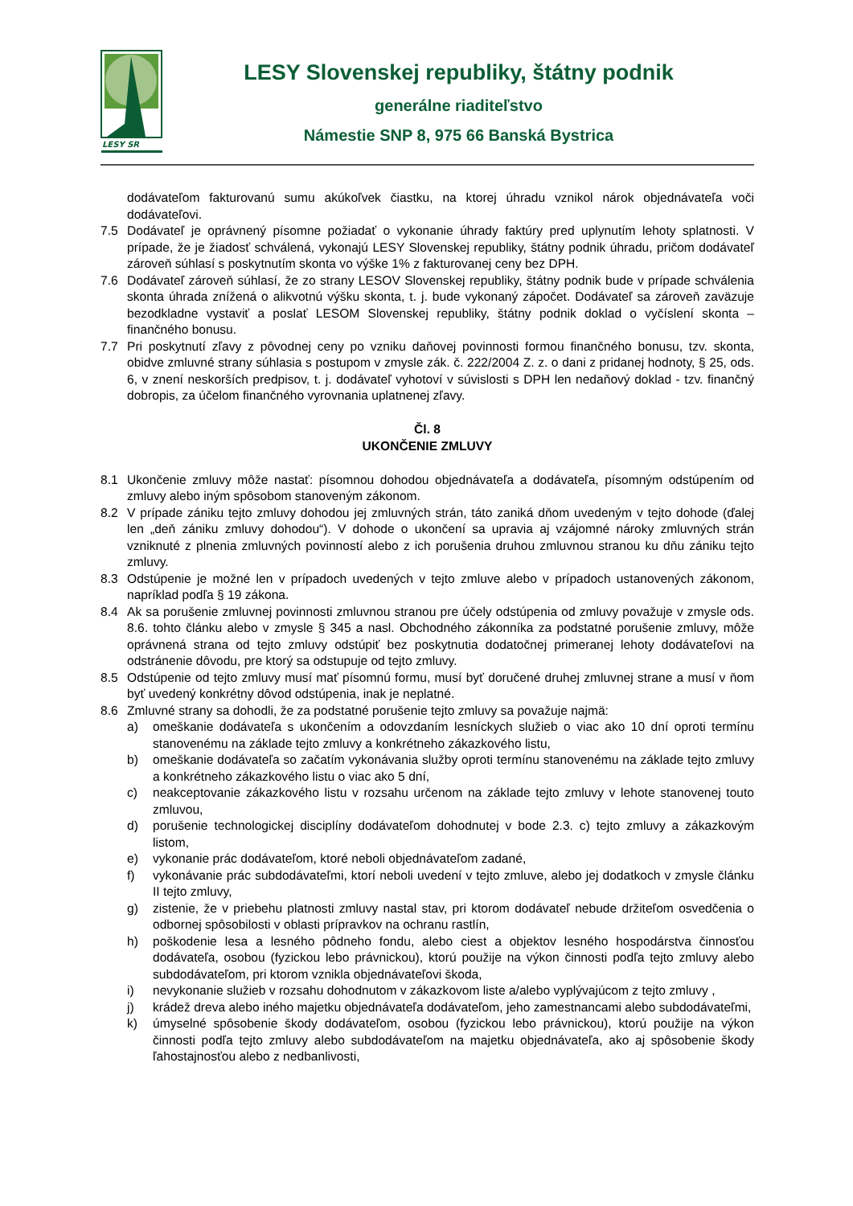LESY SR
LESY Slovenskej republiky, štátny podnik
generálne riaditeľstvo
Námestie SNP 8, 975 66 Banská Bystrica
dodávateľom fakturovanú sumu akúkoľvek čiastku, na ktorej úhradu vznikol nárok objednávateľa voči dodávateľovi.
7.5 Dodávateľ je oprávnený písomne požiadať o vykonanie úhrady faktúry pred uplynutím lehoty splatnosti. V prípade, že je žiadosť schválená, vykonajú LESY Slovenskej republiky, štátny podnik úhradu, pričom dodávateľ zároveň súhlasí s poskytnutím skonta vo výške 1% z fakturovanej ceny bez DPH.
7.6 Dodávateľ zároveň súhlasí, že zo strany LESOV Slovenskej republiky, štátny podnik bude v prípade schválenia skonta úhrada znížená o alikvotnú výšku skonta, t. j. bude vykonaný zápočet. Dodávateľ sa zároveň zaväzuje bezodkladne vystaviť a poslať LESOM Slovenskej republiky, štátny podnik doklad o vyčíslení skonta – finančného bonusu.
7.7 Pri poskytnutí zľavy z pôvodnej ceny po vzniku daňovej povinnosti formou finančného bonusu, tzv. skonta, obidve zmluvné strany súhlasia s postupom v zmysle zák. č. 222/2004 Z. z. o dani z pridanej hodnoty, § 25, ods. 6, v znení neskorších predpisov, t. j. dodávateľ vyhotoví v súvislosti s DPH len nedaňový doklad - tzv. finančný dobropis, za účelom finančného vyrovnania uplatnenej zľavy.
Čl. 8
UKONČENIE ZMLUVY
8.1 Ukončenie zmluvy môže nastať: písomnou dohodou objednávateľa a dodávateľa, písomným odstúpením od zmluvy alebo iným spôsobom stanoveným zákonom.
8.2 V prípade zániku tejto zmluvy dohodou jej zmluvných strán, táto zaniká dňom uvedeným v tejto dohode (ďalej len „deň zániku zmluvy dohodou“). V dohode o ukončení sa upravia aj vzájomné nároky zmluvných strán vzniknuté z plnenia zmluvných povinností alebo z ich porušenia druhou zmluvnou stranou ku dňu zániku tejto zmluvy.
8.3 Odstúpenie je možné len v prípadoch uvedených v tejto zmluve alebo v prípadoch ustanovených zákonom, napríklad podľa § 19 zákona.
8.4 Ak sa porušenie zmluvnej povinnosti zmluvnou stranou pre účely odstúpenia od zmluvy považuje v zmysle ods. 8.6. tohto článku alebo v zmysle § 345 a nasl. Obchodného zákonníka za podstatné porušenie zmluvy, môže oprávnená strana od tejto zmluvy odstúpiť bez poskytnutia dodatočnej primeranej lehoty dodávateľovi na odstránenie dôvodu, pre ktorý sa odstupuje od tejto zmluvy.
8.5 Odstúpenie od tejto zmluvy musí mať písomnú formu, musí byť doručené druhej zmluvnej strane a musí v ňom byť uvedený konkrétny dôvod odstúpenia, inak je neplatné.
8.6 Zmluvné strany sa dohodli, že za podstatné porušenie tejto zmluvy sa považuje najmä:
a) omeškanie dodávateľa s ukončením a odovzdaním lesníckych služieb o viac ako 10 dní oproti termínu stanovenému na základe tejto zmluvy a konkrétneho zákazkového listu,
b) omeškanie dodávateľa so začatím vykonávania služby oproti termínu stanovenému na základe tejto zmluvy a konkrétneho zákazkového listu o viac ako 5 dní,
c) neakceptovanie zákazkového listu v rozsahu určenom na základe tejto zmluvy v lehote stanovenej touto zmluvou,
d) porušenie technologickej disciplíny dodávateľom dohodnutej v bode 2.3. c) tejto zmluvy a zákazkovým listom,
e) vykonanie prác dodávateľom, ktoré neboli objednávateľom zadané,
f) vykonávanie prác subdodávateľmi, ktorí neboli uvedení v tejto zmluve, alebo jej dodatkoch v zmysle článku II tejto zmluvy,
g) zistenie, že v priebehu platnosti zmluvy nastal stav, pri ktorom dodávateľ nebude držiteľom osvedčenia o odbornej spôsobilosti v oblasti prípravkov na ochranu rastlín,
h) poškodenie lesa a lesného pôdneho fondu, alebo ciest a objektov lesného hospodárstva činnosťou dodávateľa, osobou (fyzickou lebo právnickou), ktorú použije na výkon činnosti podľa tejto zmluvy alebo subdodávateľom, pri ktorom vznikla objednávateľovi škoda,
i) nevykonanie služieb v rozsahu dohodnutom v zákazkovom liste a/alebo vyplývajúcom z tejto zmluvy ,
j) krádež dreva alebo iného majetku objednávateľa dodávateľom, jeho zamestnancami alebo subdodávateľmi,
k) úmyselné spôsobenie škody dodávateľom, osobou (fyzickou lebo právnickou), ktorú použije na výkon činnosti podľa tejto zmluvy alebo subdodávateľom na majetku objednávateľa, ako aj spôsobenie škody ľahostajnosťou alebo z nedbanlivosti,